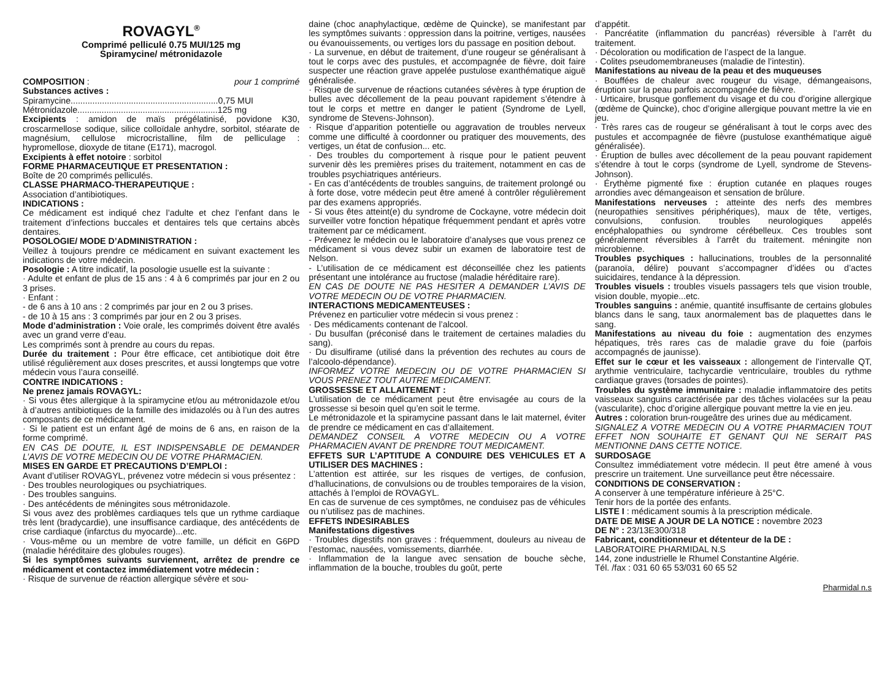ROVAGYL<sup>®</sup>
Comprimé pelliculé 0.75 MUI/125 mg
Spiramycine/ métronidazole
COMPOSITION : pour 1 comprimé
Substances actives :
Spiramycine.............................................................0,75 MUI
Métronidazole..........................................................125 mg
Excipients : amidon de maïs prégélatinisé, povidone K30, croscarmellose sodique, silice colloïdale anhydre, sorbitol, stéarate de magnésium, cellulose microcristalline, film de pelliculage : hypromellose, dioxyde de titane (E171), macrogol.
Excipients à effet notoire : sorbitol
FORME PHARMACEUTIQUE ET PRESENTATION :
Boîte de 20 comprimés pelliculés.
CLASSE PHARMACO-THERAPEUTIQUE :
Association d’antibiotiques.
INDICATIONS :
Ce médicament est indiqué chez l’adulte et chez l’enfant dans le traitement d’infections buccales et dentaires tels que certains abcès dentaires.
POSOLOGIE/ MODE D’ADMINISTRATION :
Veillez à toujours prendre ce médicament en suivant exactement les indications de votre médecin.
Posologie : A titre indicatif, la posologie usuelle est la suivante :
· Adulte et enfant de plus de 15 ans : 4 à 6 comprimés par jour en 2 ou 3 prises.
· Enfant :
- de 6 ans à 10 ans : 2 comprimés par jour en 2 ou 3 prises.
- de 10 à 15 ans : 3 comprimés par jour en 2 ou 3 prises.
Mode d’administration : Voie orale, les comprimés doivent être avalés avec un grand verre d’eau.
Les comprimés sont à prendre au cours du repas.
Durée du traitement : Pour être efficace, cet antibiotique doit être utilisé régulièrement aux doses prescrites, et aussi longtemps que votre médecin vous l’aura conseillé.
CONTRE INDICATIONS :
Ne prenez jamais ROVAGYL:
· Si vous êtes allergique à la spiramycine et/ou au métronidazole et/ou à d’autres antibiotiques de la famille des imidazolés ou à l’un des autres composants de ce médicament.
· Si le patient est un enfant âgé de moins de 6 ans, en raison de la forme comprimé.
EN CAS DE DOUTE, IL EST INDISPENSABLE DE DEMANDER L’AVIS DE VOTRE MEDECIN OU DE VOTRE PHARMACIEN.
MISES EN GARDE ET PRECAUTIONS D’EMPLOI :
Avant d’utiliser ROVAGYL, prévenez votre médecin si vous présentez :
· Des troubles neurologiques ou psychiatriques.
· Des troubles sanguins.
· Des antécédents de méningites sous métronidazole.
Si vous avez des problèmes cardiaques tels que un rythme cardiaque très lent (bradycardie), une insuffisance cardiaque, des antécédents de crise cardiaque (infarctus du myocarde)...etc.
· Vous-même ou un membre de votre famille, un déficit en G6PD (maladie héréditaire des globules rouges).
Si les symptômes suivants surviennent, arrêtez de prendre ce médicament et contactez immédiatement votre médecin :
· Risque de survenue de réaction allergique sévère et sou-
daine (choc anaphylactique, œdème de Quincke), se manifestant par les symptômes suivants : oppression dans la poitrine, vertiges, nausées ou évanouissements, ou vertiges lors du passage en position debout.
· La survenue, en début de traitement, d’une rougeur se généralisant à tout le corps avec des pustules, et accompagnée de fièvre, doit faire suspecter une réaction grave appelée pustulose exanthématique aiguë généralisée.
· Risque de survenue de réactions cutanées sévères à type éruption de bulles avec décollement de la peau pouvant rapidement s’étendre à tout le corps et mettre en danger le patient (Syndrome de Lyell, syndrome de Stevens-Johnson).
· Risque d’apparition potentielle ou aggravation de troubles nerveux comme une difficulté à coordonner ou pratiquer des mouvements, des vertiges, un état de confusion... etc.
· Des troubles du comportement à risque pour le patient peuvent survenir dès les premières prises du traitement, notamment en cas de troubles psychiatriques antérieurs.
- En cas d’antécédents de troubles sanguins, de traitement prolongé ou à forte dose, votre médecin peut être amené à contrôler régulièrement par des examens appropriés.
- Si vous êtes atteint(e) du syndrome de Cockayne, votre médecin doit surveiller votre fonction hépatique fréquemment pendant et après votre traitement par ce médicament.
- Prévenez le médecin ou le laboratoire d’analyses que vous prenez ce médicament si vous devez subir un examen de laboratoire test de Nelson.
- L’utilisation de ce médicament est déconseillée chez les patients présentant une intolérance au fructose (maladie héréditaire rare).
EN CAS DE DOUTE NE PAS HESITER A DEMANDER L’AVIS DE VOTRE MEDECIN OU DE VOTRE PHARMACIEN.
INTERACTIONS MEDICAMENTEUSES :
Prévenez en particulier votre médecin si vous prenez :
· Des médicaments contenant de l’alcool.
· Du busulfan (préconisé dans le traitement de certaines maladies du sang).
· Du disulfirame (utilisé dans la prévention des rechutes au cours de l’alcoolo-dépendance).
INFORMEZ VOTRE MEDECIN OU DE VOTRE PHARMACIEN SI VOUS PRENEZ TOUT AUTRE MEDICAMENT.
GROSSESSE ET ALLAITEMENT :
L’utilisation de ce médicament peut être envisagée au cours de la grossesse si besoin quel qu’en soit le terme.
Le métronidazole et la spiramycine passant dans le lait maternel, éviter de prendre ce médicament en cas d’allaitement.
DEMANDEZ CONSEIL A VOTRE MEDECIN OU A VOTRE PHARMACIEN AVANT DE PRENDRE TOUT MEDICAMENT.
EFFETS SUR L’APTITUDE A CONDUIRE DES VEHICULES ET A UTILISER DES MACHINES :
L’attention est attirée, sur les risques de vertiges, de confusion, d’hallucinations, de convulsions ou de troubles temporaires de la vision, attachés à l’emploi de ROVAGYL.
En cas de survenue de ces symptômes, ne conduisez pas de véhicules ou n’utilisez pas de machines.
EFFETS INDESIRABLES
Manifestations digestives
· Troubles digestifs non graves : fréquemment, douleurs au niveau de l’estomac, nausées, vomissements, diarrhée.
· Inflammation de la langue avec sensation de bouche sèche, inflammation de la bouche, troubles du goût, perte
d’appétit.
· Pancréatite (inflammation du pancréas) réversible à l’arrêt du traitement.
· Décoloration ou modification de l’aspect de la langue.
· Colites pseudomembraneuses (maladie de l’intestin).
Manifestations au niveau de la peau et des muqueuses
· Bouffées de chaleur avec rougeur du visage, démangeaisons, éruption sur la peau parfois accompagnée de fièvre.
· Urticaire, brusque gonflement du visage et du cou d’origine allergique (œdème de Quincke), choc d’origine allergique pouvant mettre la vie en jeu.
· Très rares cas de rougeur se généralisant à tout le corps avec des pustules et accompagnée de fièvre (pustulose exanthématique aiguë généralisée).
· Éruption de bulles avec décollement de la peau pouvant rapidement s’étendre à tout le corps (syndrome de Lyell, syndrome de Stevens-Johnson).
· Érythème pigmenté fixe : éruption cutanée en plaques rouges arrondies avec démangeaison et sensation de brûlure.
Manifestations nerveuses : atteinte des nerfs des membres (neuropathies sensitives périphériques), maux de tête, vertiges, convulsions, confusion. troubles neurologiques appelés encéphalopathies ou syndrome cérébelleux. Ces troubles sont généralement réversibles à l’arrêt du traitement. méningite non microbienne.
Troubles psychiques : hallucinations, troubles de la personnalité (paranoïa, délire) pouvant s’accompagner d’idées ou d’actes suicidaires, tendance à la dépression.
Troubles visuels : troubles visuels passagers tels que vision trouble, vision double, myopie...etc.
Troubles sanguins : anémie, quantité insuffisante de certains globules blancs dans le sang, taux anormalement bas de plaquettes dans le sang.
Manifestations au niveau du foie : augmentation des enzymes hépatiques, très rares cas de maladie grave du foie (parfois accompagnés de jaunisse).
Effet sur le cœur et les vaisseaux : allongement de l’intervalle QT, arythmie ventriculaire, tachycardie ventriculaire, troubles du rythme cardiaque graves (torsades de pointes).
Troubles du système immunitaire : maladie inflammatoire des petits vaisseaux sanguins caractérisée par des tâches violacées sur la peau (vascularite), choc d’origine allergique pouvant mettre la vie en jeu.
Autres : coloration brun-rougeâtre des urines due au médicament.
SIGNALEZ A VOTRE MEDECIN OU A VOTRE PHARMACIEN TOUT EFFET NON SOUHAITE ET GENANT QUI NE SERAIT PAS MENTIONNE DANS CETTE NOTICE.
SURDOSAGE
Consultez immédiatement votre médecin. Il peut être amené à vous prescrire un traitement. Une surveillance peut être nécessaire.
CONDITIONS DE CONSERVATION :
A conserver à une température inférieure à 25°C.
Tenir hors de la portée des enfants.
LISTE I : médicament soumis à la prescription médicale.
DATE DE MISE A JOUR DE LA NOTICE : novembre 2023
DE N° : 23/13E300/318
Fabricant, conditionneur et détenteur de la DE :
LABORATOIRE PHARMIDAL N.S
144, zone industrielle le Rhumel Constantine Algérie.
Tél. /fax : 031 60 65 53/031 60 65 52
Pharmidal n.s